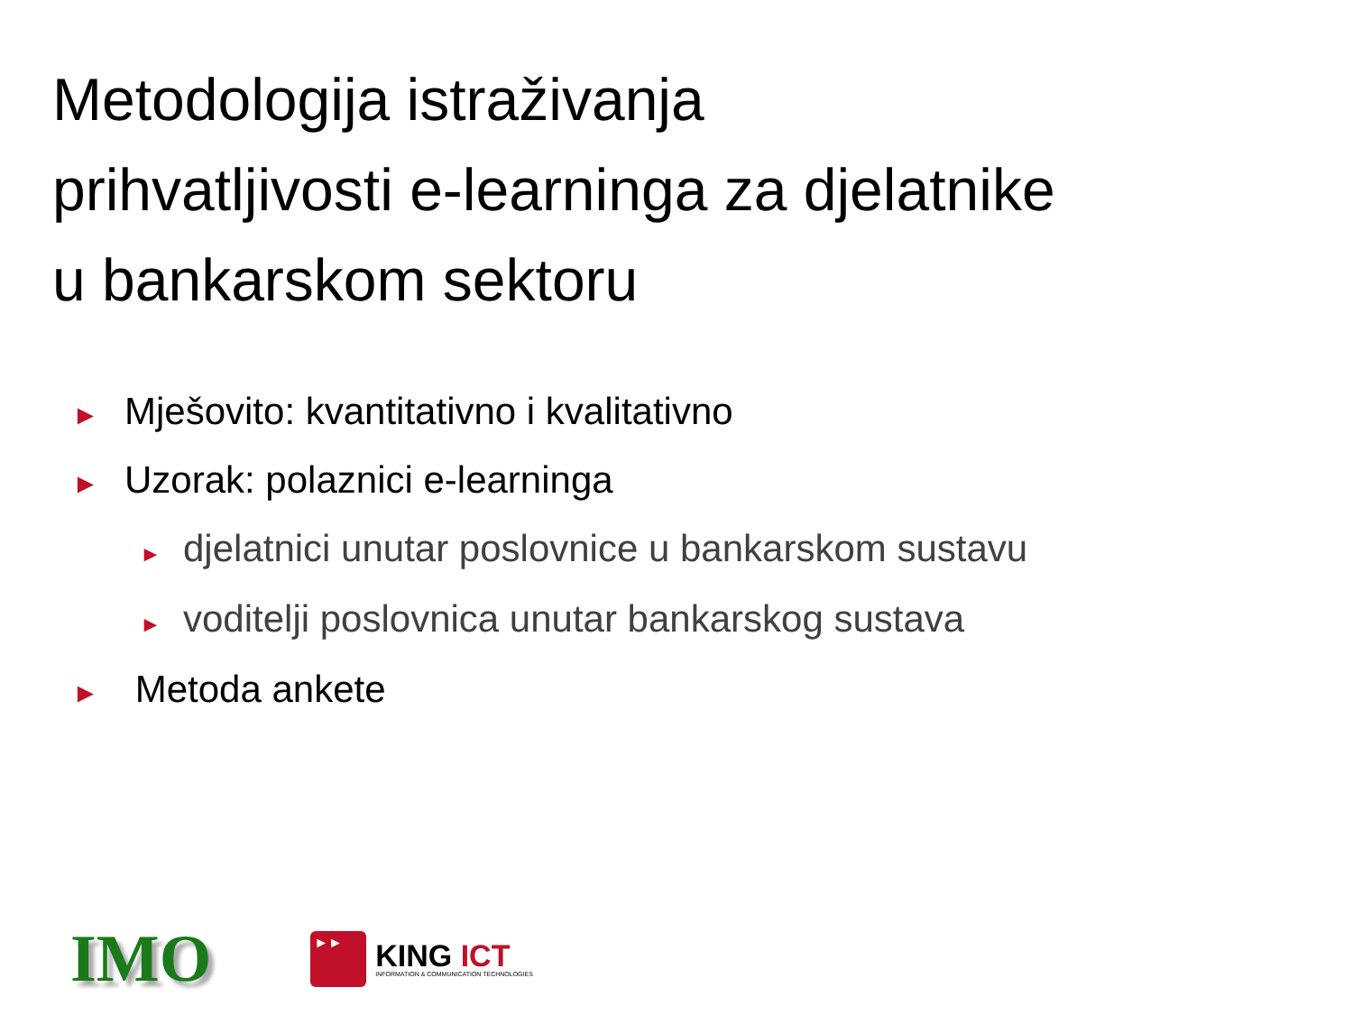Metodologija istraživanja
prihvatljivosti e-learninga za djelatnike
u bankarskom sektoru
► Mješovito: kvantitativno i kvalitativno
► Uzorak: polaznici e-learninga
► djelatnici unutar poslovnice u bankarskom sustavu
► voditelji poslovnica unutar bankarskog sustava
► Metoda ankete
IMO
►►
KING ICT
INFORMATION & COMMUNICATION TECHNOLOGIES